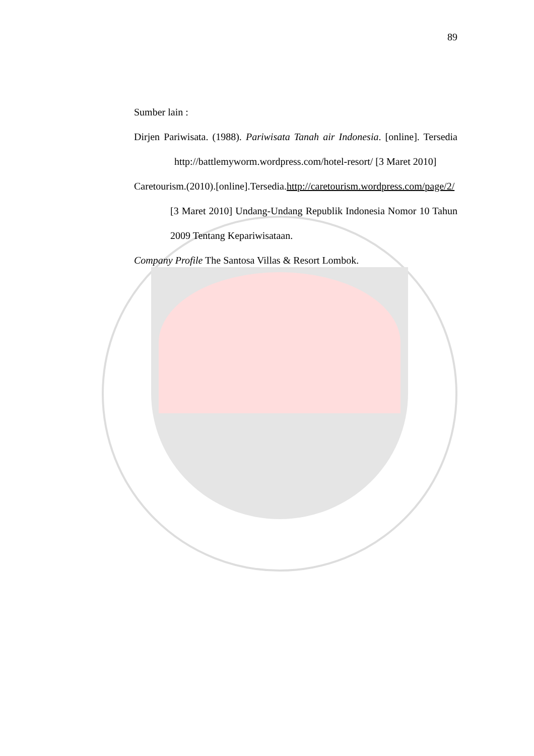89
Sumber lain :
Dirjen Pariwisata. (1988). Pariwisata Tanah air Indonesia. [online]. Tersedia http://battlemyworm.wordpress.com/hotel-resort/ [3 Maret 2010]
Caretourism.(2010).[online].Tersedia.http://caretourism.wordpress.com/page/2/ [3 Maret 2010] Undang-Undang Republik Indonesia Nomor 10 Tahun 2009 Tentang Kepariwisataan.
Company Profile The Santosa Villas & Resort Lombok.